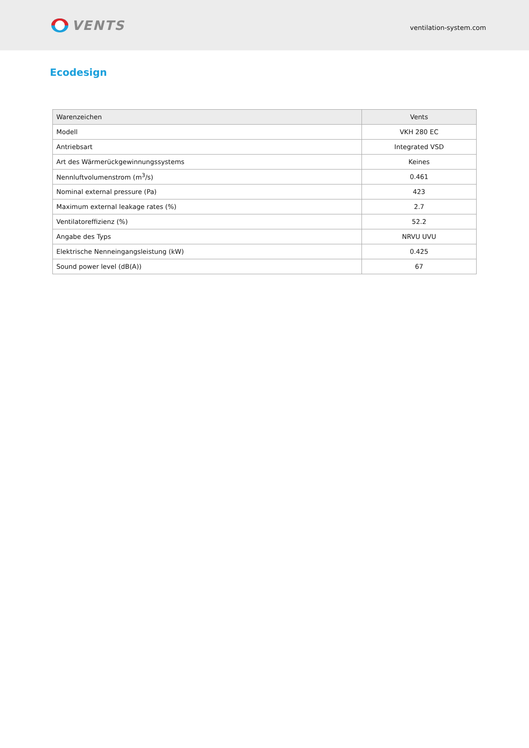VENTS
ventilation-system.com
Ecodesign
| Warenzeichen | Vents |
| Modell | VKH 280 EC |
| Antriebsart | Integrated VSD |
| Art des Wärmerückgewinnungssystems | Keines |
| Nennluftvolumenstrom (m<sup>3</sup>/s) | 0.461 |
| Nominal external pressure (Pa) | 423 |
| Maximum external leakage rates (%) | 2.7 |
| Ventilatoreffizienz (%) | 52.2 |
| Angabe des Typs | NRVU UVU |
| Elektrische Nenneingangsleistung (kW) | 0.425 |
| Sound power level (dB(A)) | 67 |